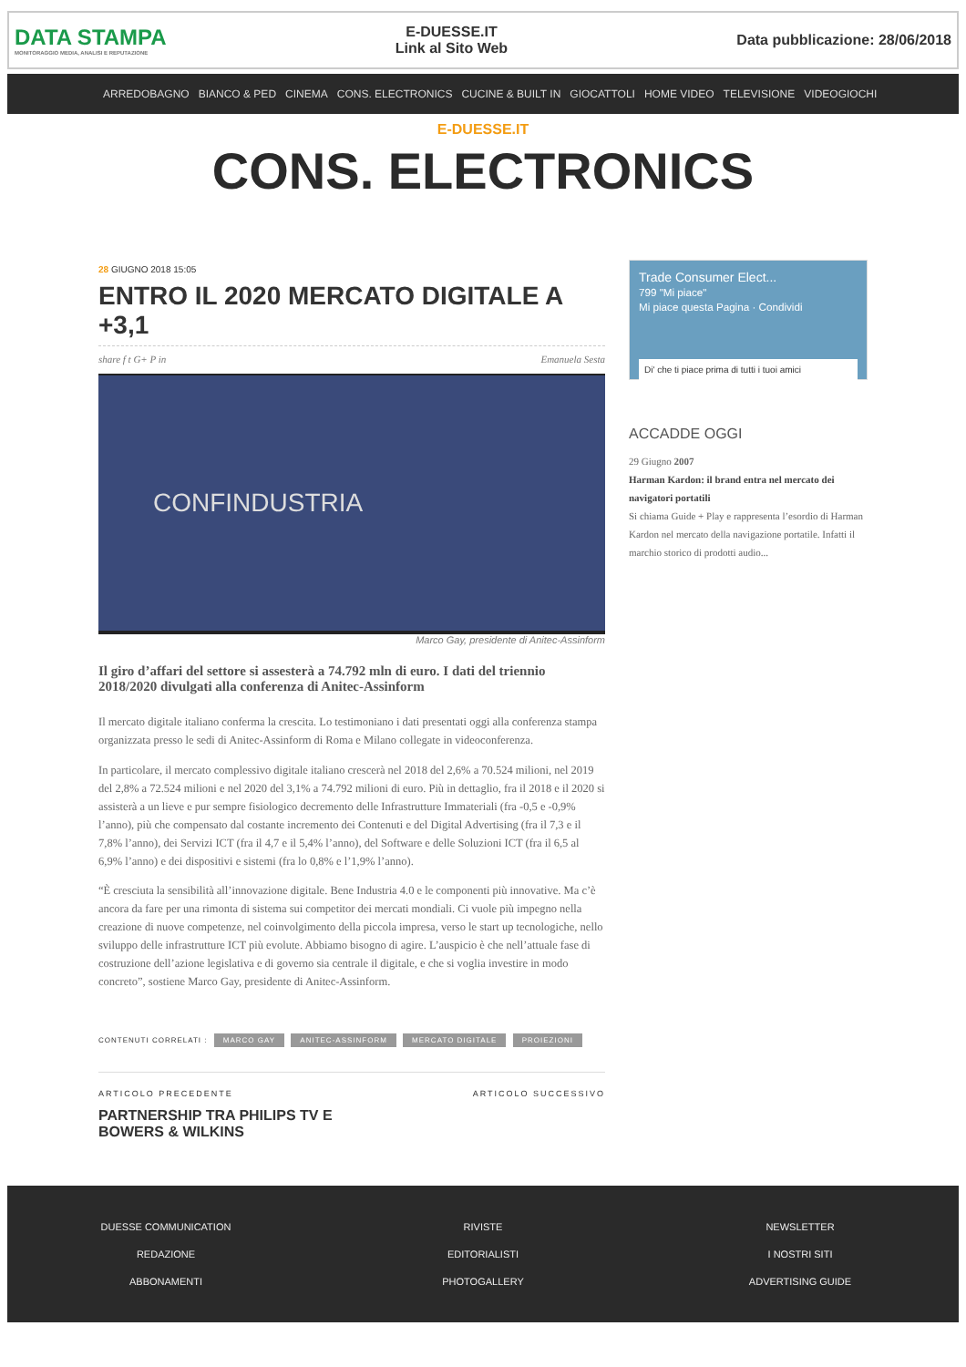DATA STAMPA
MONITORAGGIO MEDIA, ANALISI E REPUTAZIONE
E-DUESSE.IT
Link al Sito Web
Data pubblicazione: 28/06/2018
ARREDOBAGNO BIANCO & PED CINEMA CONS. ELECTRONICS CUCINE & BUILT IN GIOCATTOLI HOME VIDEO TELEVISIONE VIDEOGIOCHI
E-DUESSE.IT
CONS. ELECTRONICS
28 GIUGNO 2018 15:05
ENTRO IL 2020 MERCATO DIGITALE A +3,1
share f t G+ P in Emanuela Sesta
CONFINDUSTRIA
Marco Gay, presidente di Anitec-Assinform
Il giro d’affari del settore si assesterà a 74.792 mln di euro. I dati del triennio 2018/2020 divulgati alla conferenza di Anitec-Assinform
Il mercato digitale italiano conferma la crescita. Lo testimoniano i dati presentati oggi alla conferenza stampa organizzata presso le sedi di Anitec-Assinform di Roma e Milano collegate in videoconferenza.
In particolare, il mercato complessivo digitale italiano crescerà nel 2018 del 2,6% a 70.524 milioni, nel 2019 del 2,8% a 72.524 milioni e nel 2020 del 3,1% a 74.792 milioni di euro. Più in dettaglio, fra il 2018 e il 2020 si assisterà a un lieve e pur sempre fisiologico decremento delle Infrastrutture Immateriali (fra -0,5 e -0,9% l’anno), più che compensato dal costante incremento dei Contenuti e del Digital Advertising (fra il 7,3 e il 7,8% l’anno), dei Servizi ICT (fra il 4,7 e il 5,4% l’anno), del Software e delle Soluzioni ICT (fra il 6,5 al 6,9% l’anno) e dei dispositivi e sistemi (fra lo 0,8% e l’1,9% l’anno).
“È cresciuta la sensibilità all’innovazione digitale. Bene Industria 4.0 e le componenti più innovative. Ma c’è ancora da fare per una rimonta di sistema sui competitor dei mercati mondiali. Ci vuole più impegno nella creazione di nuove competenze, nel coinvolgimento della piccola impresa, verso le start up tecnologiche, nello sviluppo delle infrastrutture ICT più evolute. Abbiamo bisogno di agire. L’auspicio è che nell’attuale fase di costruzione dell’azione legislativa e di governo sia centrale il digitale, e che si voglia investire in modo concreto”, sostiene Marco Gay, presidente di Anitec-Assinform.
CONTENUTI CORRELATI : MARCO GAY ANITEC-ASSINFORM MERCATO DIGITALE PROIEZIONI
ARTICOLO PRECEDENTE
PARTNERSHIP TRA PHILIPS TV E BOWERS & WILKINS
ARTICOLO SUCCESSIVO
Trade Consumer Elect...
799 "Mi piace"
Mi piace questa Pagina · Condividi
Di' che ti piace prima di tutti i tuoi amici
ACCADDE OGGI
29 Giugno 2007
Harman Kardon: il brand entra nel mercato dei navigatori portatili
Si chiama Guide + Play e rappresenta l’esordio di Harman Kardon nel mercato della navigazione portatile. Infatti il marchio storico di prodotti audio...
DUESSE COMMUNICATION
REDAZIONE
ABBONAMENTI
RIVISTE
EDITORIALISTI
PHOTOGALLERY
NEWSLETTER
I NOSTRI SITI
ADVERTISING GUIDE